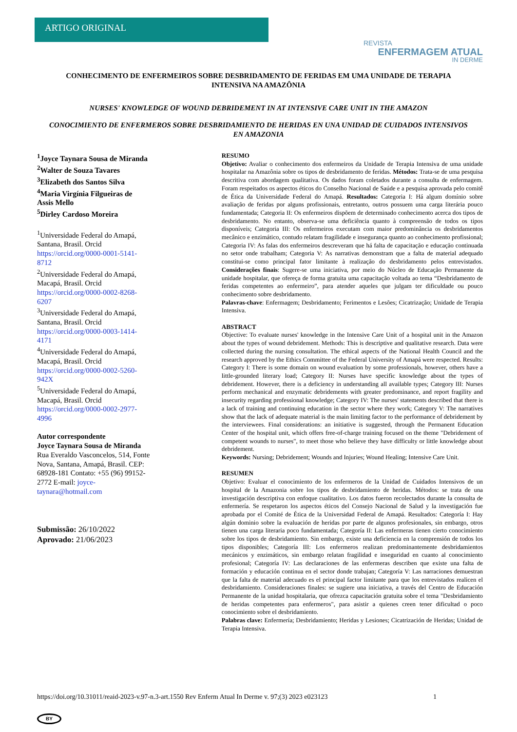ARTIGO ORIGINAL
REVISTA
ENFERMAGEM ATUAL
IN DERME
CONHECIMENTO DE ENFERMEIROS SOBRE DESBRIDAMENTO DE FERIDAS EM UMA UNIDADE DE TERAPIA INTENSIVA NA AMAZÔNIA
NURSES' KNOWLEDGE OF WOUND DEBRIDEMENT IN AT INTENSIVE CARE UNIT IN THE AMAZON
CONOCIMIENTO DE ENFERMEROS SOBRE DESBRIDAMIENTO DE HERIDAS EN UNA UNIDAD DE CUIDADOS INTENSIVOS EN AMAZONIA
<sup>1</sup> Joyce Taynara Sousa de Miranda
<sup>2</sup> Walter de Souza Tavares
<sup>3</sup> Elizabeth dos Santos Silva
<sup>4</sup> Maria Virgínia Filgueiras de Assis Mello
<sup>5</sup> Dirley Cardoso Moreira
<sup>1</sup> Universidade Federal do Amapá, Santana, Brasil. Orcid https://orcid.org/0000-0001-5141-8712
<sup>2</sup> Universidade Federal do Amapá, Macapá, Brasil. Orcid https://orcid.org/0000-0002-8268-6207
<sup>3</sup> Universidade Federal do Amapá, Santana, Brasil. Orcid https://orcid.org/0000-0003-1414-4171
<sup>4</sup> Universidade Federal do Amapá, Macapá, Brasil. Orcid https://orcid.org/0000-0002-5260-942X
<sup>5</sup> Universidade Federal do Amapá, Macapá, Brasil. Orcid https://orcid.org/0000-0002-2977-4996
Autor correspondente
Joyce Taynara Sousa de Miranda
Rua Everaldo Vasconcelos, 514, Fonte Nova, Santana, Amapá, Brasil. CEP: 68928-181 Contato: +55 (96) 99152-2772 E-mail: joyce-taynara@hotmail.com
Submissão: 26/10/2022
Aprovado: 21/06/2023
RESUMO
Objetivo: Avaliar o conhecimento dos enfermeiros da Unidade de Terapia Intensiva de uma unidade hospitalar na Amazônia sobre os tipos de desbridamento de feridas. Métodos: Trata-se de uma pesquisa descritiva com abordagem qualitativa. Os dados foram coletados durante a consulta de enfermagem. Foram respeitados os aspectos éticos do Conselho Nacional de Saúde e a pesquisa aprovada pelo comitê de Ética da Universidade Federal do Amapá. Resultados: Categoria I: Há algum domínio sobre avaliação de feridas por alguns profissionais, entretanto, outros possuem uma carga literária pouco fundamentada; Categoria II: Os enfermeiros dispõem de determinado conhecimento acerca dos tipos de desbridamento. No entanto, observa-se uma deficiência quanto à compreensão de todos os tipos disponíveis; Categoria III: Os enfermeiros executam com maior predominância os desbridamentos mecânico e enzimático, contudo relatam fragilidade e insegurança quanto ao conhecimento profissional; Categoria IV: As falas dos enfermeiros descreveram que há falta de capacitação e educação continuada no setor onde trabalham; Categoria V: As narrativas demonstram que a falta de material adequado constitui-se como principal fator limitante à realização do desbridamento pelos entrevistados. Considerações finais: Sugere-se uma iniciativa, por meio do Núcleo de Educação Permanente da unidade hospitalar, que ofereça de forma gratuita uma capacitação voltada ao tema “Desbridamento de feridas competentes ao enfermeiro”, para atender aqueles que julgam ter dificuldade ou pouco conhecimento sobre desbridamento.
Palavras-chave: Enfermagem; Desbridamento; Ferimentos e Lesões; Cicatrização; Unidade de Terapia Intensiva.
ABSTRACT
Objective: To evaluate nurses' knowledge in the Intensive Care Unit of a hospital unit in the Amazon about the types of wound debridement. Methods: This is descriptive and qualitative research. Data were collected during the nursing consultation. The ethical aspects of the National Health Council and the research approved by the Ethics Committee of the Federal University of Amapá were respected. Results: Category I: There is some domain on wound evaluation by some professionals, however, others have a little-grounded literary load; Category II: Nurses have specific knowledge about the types of debridement. However, there is a deficiency in understanding all available types; Category III: Nurses perform mechanical and enzymatic debridements with greater predominance, and report fragility and insecurity regarding professional knowledge; Category IV: The nurses' statements described that there is a lack of training and continuing education in the sector where they work; Category V: The narratives show that the lack of adequate material is the main limiting factor to the performance of debridement by the interviewees. Final considerations: an initiative is suggested, through the Permanent Education Center of the hospital unit, which offers free-of-charge training focused on the theme "Debridement of competent wounds to nurses", to meet those who believe they have difficulty or little knowledge about debridement.
Keywords: Nursing; Debridement; Wounds and Injuries; Wound Healing; Intensive Care Unit.
RESUMEN
Objetivo: Evaluar el conocimiento de los enfermeros de la Unidad de Cuidados Intensivos de un hospital de la Amazonia sobre los tipos de desbridamiento de heridas. Métodos: se trata de una investigación descriptiva con enfoque cualitativo. Los datos fueron recolectados durante la consulta de enfermería. Se respetaron los aspectos éticos del Consejo Nacional de Salud y la investigación fue aprobada por el Comité de Ética de la Universidad Federal de Amapá. Resultados: Categoría I: Hay algún dominio sobre la evaluación de heridas por parte de algunos profesionales, sin embargo, otros tienen una carga literaria poco fundamentada; Categoría II: Las enfermeras tienen cierto conocimiento sobre los tipos de desbridamiento. Sin embargo, existe una deficiencia en la comprensión de todos los tipos disponibles; Categoría III: Los enfermeros realizan predominantemente desbridamientos mecánicos y enzimáticos, sin embargo relatan fragilidad e inseguridad en cuanto al conocimiento profesional; Categoría IV: Las declaraciones de las enfermeras describen que existe una falta de formación y educación continua en el sector donde trabajan; Categoría V: Las narraciones demuestran que la falta de material adecuado es el principal factor limitante para que los entrevistados realicen el desbridamiento. Consideraciones finales: se sugiere una iniciativa, a través del Centro de Educación Permanente de la unidad hospitalaria, que ofrezca capacitación gratuita sobre el tema "Desbridamiento de heridas competentes para enfermeros", para asistir a quienes creen tener dificultad o poco conocimiento sobre el desbridamiento.
Palabras clave: Enfermería; Desbridamiento; Heridas y Lesiones; Cicatrización de Heridas; Unidad de Terapia Intensiva.
https://doi.org/10.31011/reaid-2023-v.97-n.3-art.1550 Rev Enferm Atual In Derme v. 97;(3) 2023 e023123 1
BY